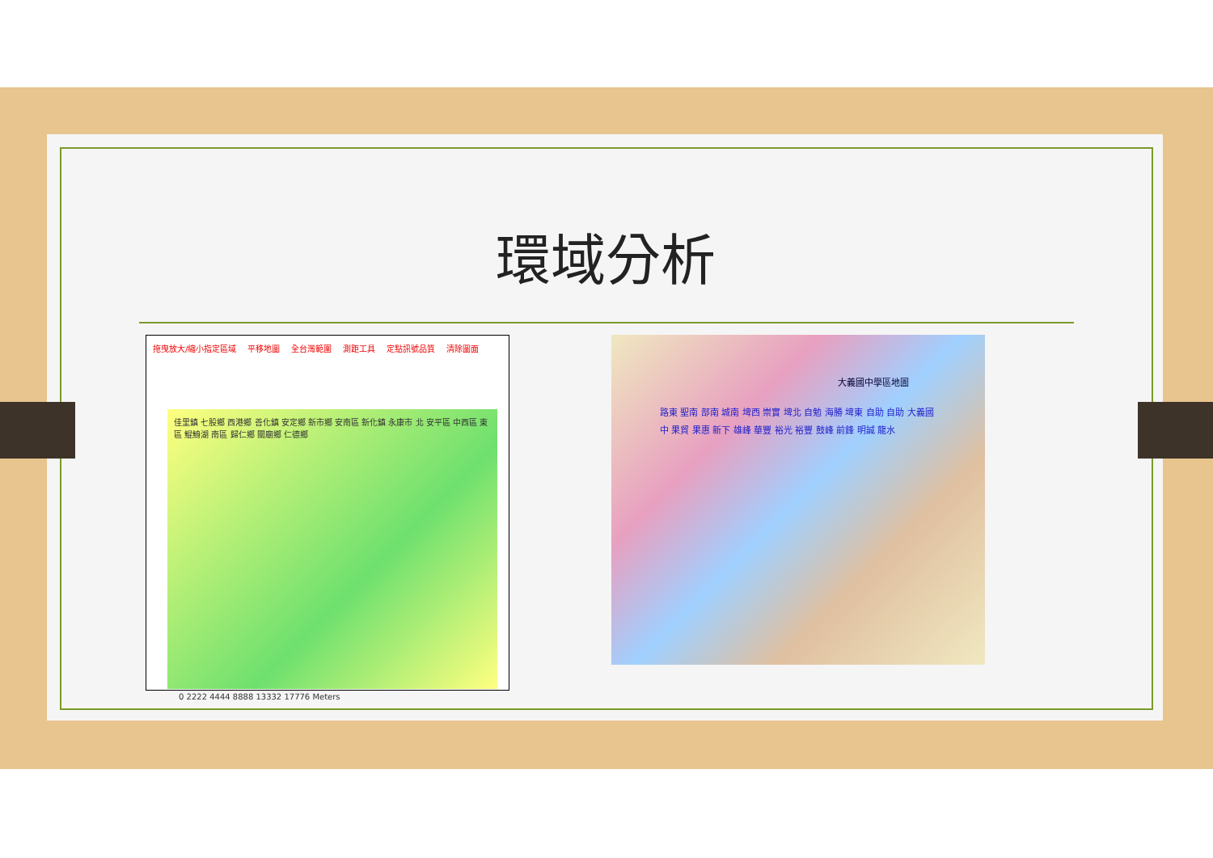環域分析
拖曳放大/縮小指定區域 平移地圖 全台灣範圍 測距工具 定點訊號品質 清除圖面
佳里鎮 七股鄉 西港鄉 善化鎮 安定鄉 新市鄉 安南區 新化鎮 永康市 北 安平區 中西區 東區 鯤鯓湖 南區 歸仁鄉 關廟鄉 仁德鄉
0 2222 4444 8888 13332 17776 Meters
大義國中學區地圖
路東 聖南 部南 城南 埤西 崇實 埤北 自勉 海勝 埤東 自助 自助 大義國中 果貿 果惠 新下 雄峰 華豐 裕光 裕豐 鼓峰 前鋒 明誠 龍水